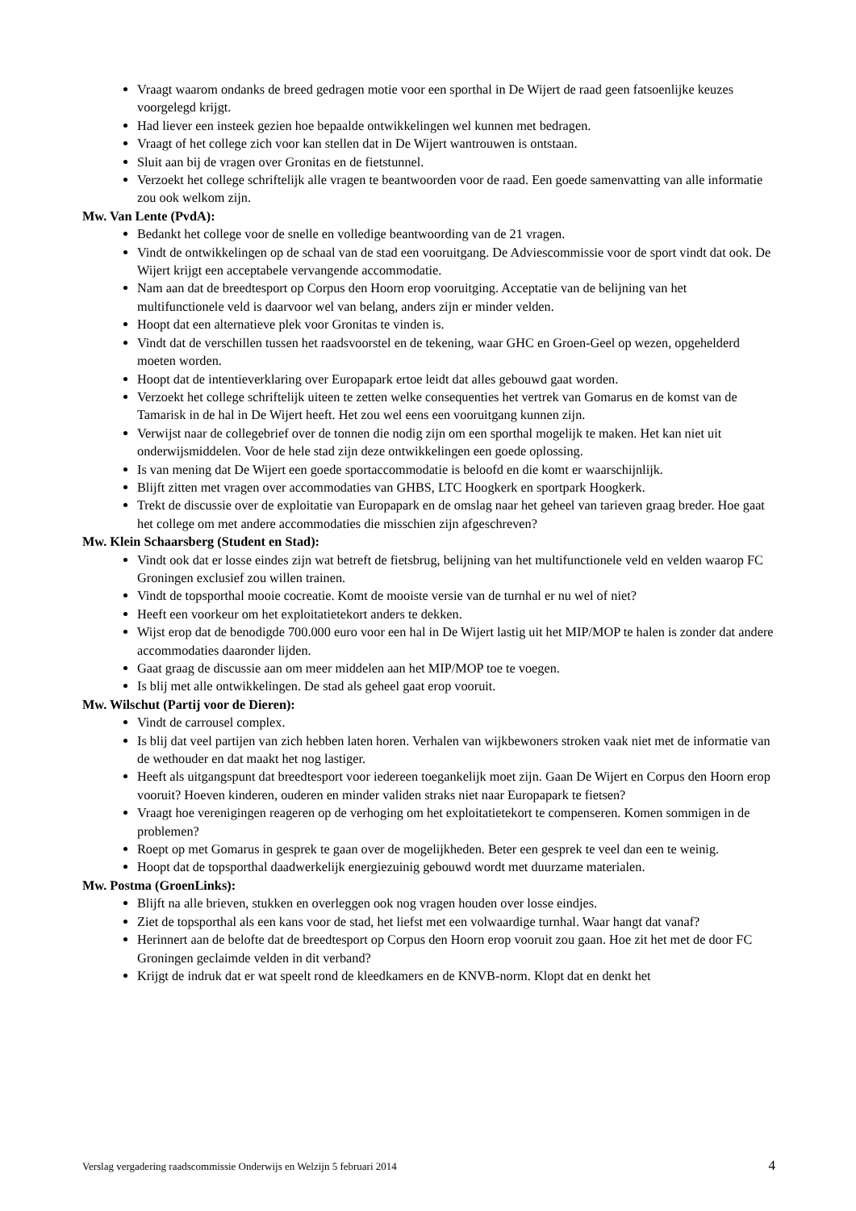Vraagt waarom ondanks de breed gedragen motie voor een sporthal in De Wijert de raad geen fatsoenlijke keuzes voorgelegd krijgt.
Had liever een insteek gezien hoe bepaalde ontwikkelingen wel kunnen met bedragen.
Vraagt of het college zich voor kan stellen dat in De Wijert wantrouwen is ontstaan.
Sluit aan bij de vragen over Gronitas en de fietstunnel.
Verzoekt het college schriftelijk alle vragen te beantwoorden voor de raad. Een goede samenvatting van alle informatie zou ook welkom zijn.
Mw. Van Lente (PvdA):
Bedankt het college voor de snelle en volledige beantwoording van de 21 vragen.
Vindt de ontwikkelingen op de schaal van de stad een vooruitgang. De Adviescommissie voor de sport vindt dat ook. De Wijert krijgt een acceptabele vervangende accommodatie.
Nam aan dat de breedtesport op Corpus den Hoorn erop vooruitging. Acceptatie van de belijning van het multifunctionele veld is daarvoor wel van belang, anders zijn er minder velden.
Hoopt dat een alternatieve plek voor Gronitas te vinden is.
Vindt dat de verschillen tussen het raadsvoorstel en de tekening, waar GHC en Groen-Geel op wezen, opgehelderd moeten worden.
Hoopt dat de intentieverklaring over Europapark ertoe leidt dat alles gebouwd gaat worden.
Verzoekt het college schriftelijk uiteen te zetten welke consequenties het vertrek van Gomarus en de komst van de Tamarisk in de hal in De Wijert heeft. Het zou wel eens een vooruitgang kunnen zijn.
Verwijst naar de collegebrief over de tonnen die nodig zijn om een sporthal mogelijk te maken. Het kan niet uit onderwijsmiddelen. Voor de hele stad zijn deze ontwikkelingen een goede oplossing.
Is van mening dat De Wijert een goede sportaccommodatie is beloofd en die komt er waarschijnlijk.
Blijft zitten met vragen over accommodaties van GHBS, LTC Hoogkerk en sportpark Hoogkerk.
Trekt de discussie over de exploitatie van Europapark en de omslag naar het geheel van tarieven graag breder. Hoe gaat het college om met andere accommodaties die misschien zijn afgeschreven?
Mw. Klein Schaarsberg (Student en Stad):
Vindt ook dat er losse eindes zijn wat betreft de fietsbrug, belijning van het multifunctionele veld en velden waarop FC Groningen exclusief zou willen trainen.
Vindt de topsporthal mooie cocreatie. Komt de mooiste versie van de turnhal er nu wel of niet?
Heeft een voorkeur om het exploitatietekort anders te dekken.
Wijst erop dat de benodigde 700.000 euro voor een hal in De Wijert lastig uit het MIP/MOP te halen is zonder dat andere accommodaties daaronder lijden.
Gaat graag de discussie aan om meer middelen aan het MIP/MOP toe te voegen.
Is blij met alle ontwikkelingen. De stad als geheel gaat erop vooruit.
Mw. Wilschut (Partij voor de Dieren):
Vindt de carrousel complex.
Is blij dat veel partijen van zich hebben laten horen. Verhalen van wijkbewoners stroken vaak niet met de informatie van de wethouder en dat maakt het nog lastiger.
Heeft als uitgangspunt dat breedtesport voor iedereen toegankelijk moet zijn. Gaan De Wijert en Corpus den Hoorn erop vooruit? Hoeven kinderen, ouderen en minder validen straks niet naar Europapark te fietsen?
Vraagt hoe verenigingen reageren op de verhoging om het exploitatietekort te compenseren. Komen sommigen in de problemen?
Roept op met Gomarus in gesprek te gaan over de mogelijkheden. Beter een gesprek te veel dan een te weinig.
Hoopt dat de topsporthal daadwerkelijk energiezuinig gebouwd wordt met duurzame materialen.
Mw. Postma (GroenLinks):
Blijft na alle brieven, stukken en overleggen ook nog vragen houden over losse eindjes.
Ziet de topsporthal als een kans voor de stad, het liefst met een volwaardige turnhal. Waar hangt dat vanaf?
Herinnert aan de belofte dat de breedtesport op Corpus den Hoorn erop vooruit zou gaan. Hoe zit het met de door FC Groningen geclaimde velden in dit verband?
Krijgt de indruk dat er wat speelt rond de kleedkamers en de KNVB-norm. Klopt dat en denkt het
Verslag vergadering raadscommissie Onderwijs en Welzijn 5 februari 2014 4